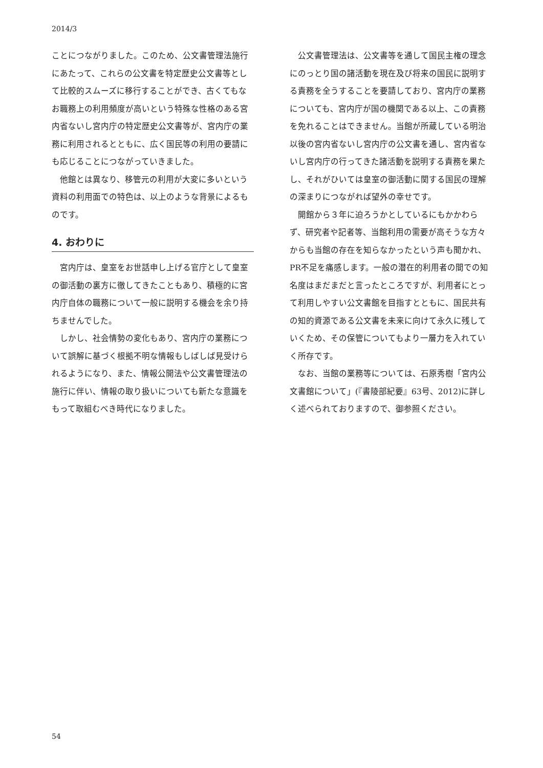2014/3
ことにつながりました。このため、公文書管理法施行にあたって、これらの公文書を特定歴史公文書等として比較的スムーズに移行することができ、古くてもなお職務上の利用頻度が高いという特殊な性格のある宮内省ないし宮内庁の特定歴史公文書等が、宮内庁の業務に利用されるとともに、広く国民等の利用の要請にも応じることにつながっていきました。
他館とは異なり、移管元の利用が大変に多いという資料の利用面での特色は、以上のような背景によるものです。
4. おわりに
宮内庁は、皇室をお世話申し上げる官庁として皇室の御活動の裏方に徹してきたこともあり、積極的に宮内庁自体の職務について一般に説明する機会を余り持ちませんでした。
しかし、社会情勢の変化もあり、宮内庁の業務について誤解に基づく根拠不明な情報もしばしば見受けられるようになり、また、情報公開法や公文書管理法の施行に伴い、情報の取り扱いについても新たな意識をもって取組むべき時代になりました。
公文書管理法は、公文書等を通して国民主権の理念にのっとり国の諸活動を現在及び将来の国民に説明する責務を全うすることを要請しており、宮内庁の業務についても、宮内庁が国の機関である以上、この責務を免れることはできません。当館が所蔵している明治以後の宮内省ないし宮内庁の公文書を通し、宮内省ないし宮内庁の行ってきた諸活動を説明する責務を果たし、それがひいては皇室の御活動に関する国民の理解の深まりにつながれば望外の幸せです。
開館から３年に迫ろうかとしているにもかかわらず、研究者や記者等、当館利用の需要が高そうな方々からも当館の存在を知らなかったという声も聞かれ、PR不足を痛感します。一般の潜在的利用者の間での知名度はまだまだと言ったところですが、利用者にとって利用しやすい公文書館を目指すとともに、国民共有の知的資源である公文書を未来に向けて永久に残していくため、その保管についてもより一層力を入れていく所存です。
なお、当館の業務等については、石原秀樹「宮内公文書館について」(『書陵部紀要』63号、2012)に詳しく述べられておりますので、御参照ください。
54